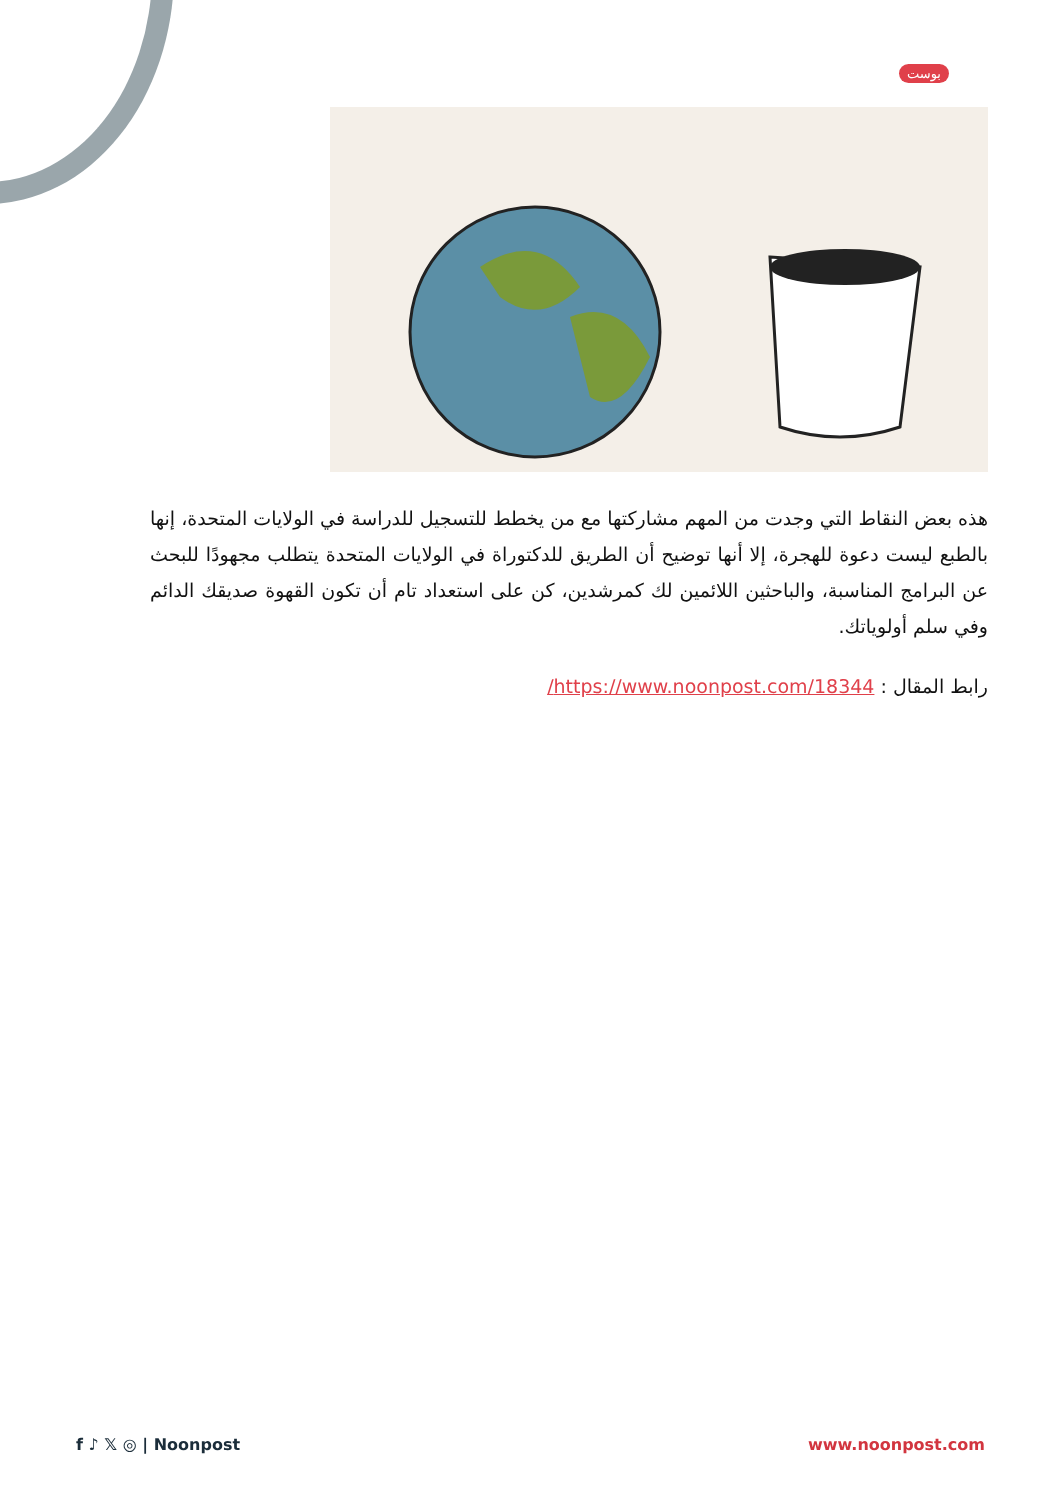بوست
هذه بعض النقاط التي وجدت من المهم مشاركتها مع من يخطط للتسجيل للدراسة في الولايات المتحدة، إنها بالطبع ليست دعوة للهجرة، إلا أنها توضيح أن الطريق للدكتوراة في الولايات المتحدة يتطلب مجهودًا للبحث عن البرامج المناسبة، والباحثين اللائمين لك كمرشدين، كن على استعداد تام أن تكون القهوة صديقك الدائم وفي سلم أولوياتك.
رابط المقال : https://www.noonpost.com/18344/
f ♪ 𝕏 ◎ | Noonpost www.noonpost.com